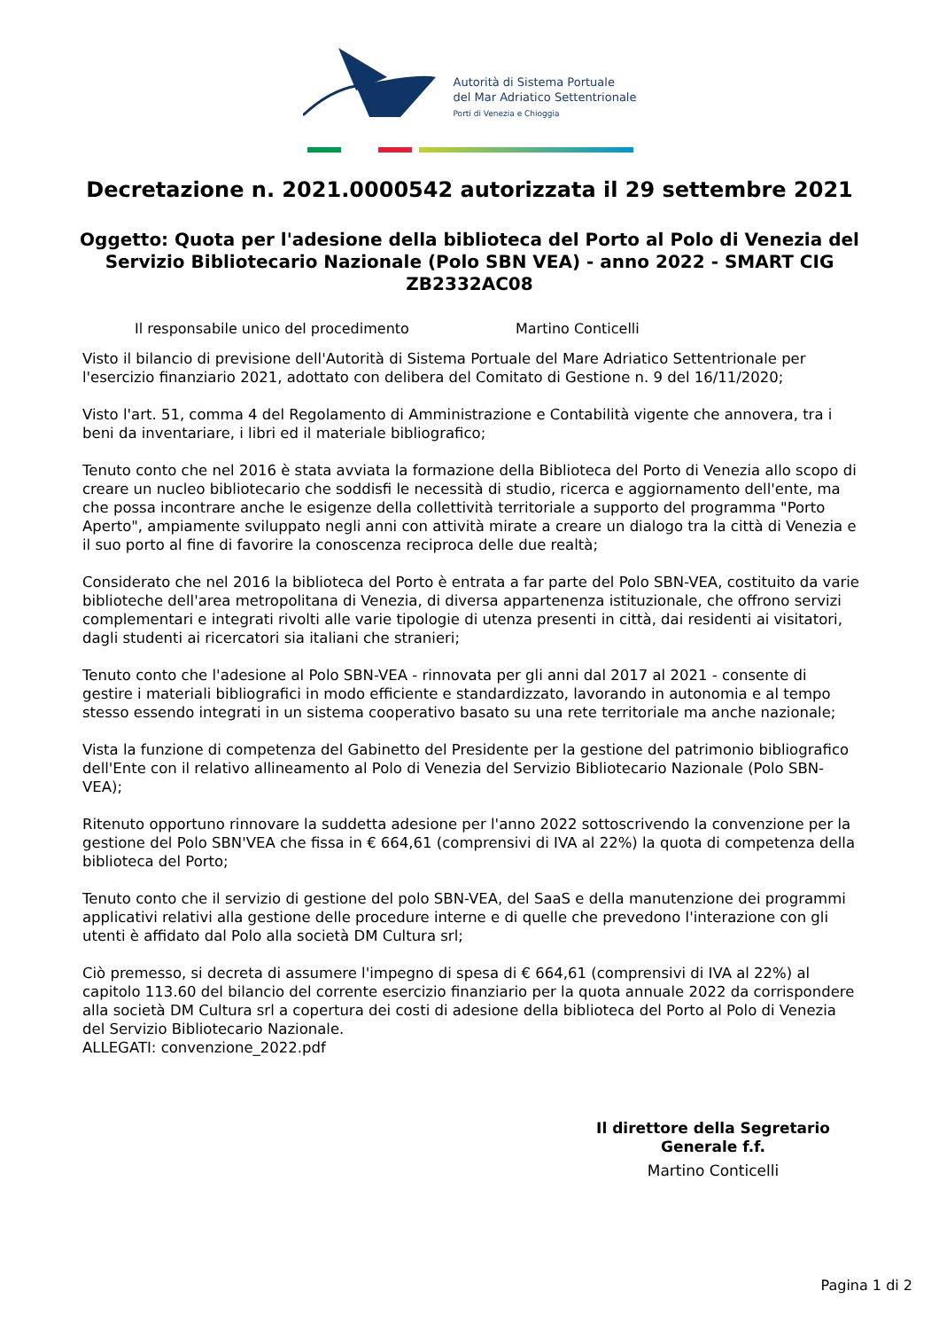Autorità di Sistema Portuale
del Mar Adriatico Settentrionale
Porti di Venezia e Chioggia
Decretazione n. 2021.0000542 autorizzata il 29 settembre 2021
Oggetto: Quota per l'adesione della biblioteca del Porto al Polo di Venezia del Servizio Bibliotecario Nazionale (Polo SBN VEA) - anno 2022 - SMART CIG ZB2332AC08
Il responsabile unico del procedimento Martino Conticelli
Visto il bilancio di previsione dell'Autorità di Sistema Portuale del Mare Adriatico Settentrionale per l'esercizio finanziario 2021, adottato con delibera del Comitato di Gestione n. 9 del 16/11/2020;
Visto l'art. 51, comma 4 del Regolamento di Amministrazione e Contabilità vigente che annovera, tra i beni da inventariare, i libri ed il materiale bibliografico;
Tenuto conto che nel 2016 è stata avviata la formazione della Biblioteca del Porto di Venezia allo scopo di creare un nucleo bibliotecario che soddisfi le necessità di studio, ricerca e aggiornamento dell'ente, ma che possa incontrare anche le esigenze della collettività territoriale a supporto del programma "Porto Aperto", ampiamente sviluppato negli anni con attività mirate a creare un dialogo tra la città di Venezia e il suo porto al fine di favorire la conoscenza reciproca delle due realtà;
Considerato che nel 2016 la biblioteca del Porto è entrata a far parte del Polo SBN-VEA, costituito da varie biblioteche dell'area metropolitana di Venezia, di diversa appartenenza istituzionale, che offrono servizi complementari e integrati rivolti alle varie tipologie di utenza presenti in città, dai residenti ai visitatori, dagli studenti ai ricercatori sia italiani che stranieri;
Tenuto conto che l'adesione al Polo SBN-VEA - rinnovata per gli anni dal 2017 al 2021 - consente di gestire i materiali bibliografici in modo efficiente e standardizzato, lavorando in autonomia e al tempo stesso essendo integrati in un sistema cooperativo basato su una rete territoriale ma anche nazionale;
Vista la funzione di competenza del Gabinetto del Presidente per la gestione del patrimonio bibliografico dell'Ente con il relativo allineamento al Polo di Venezia del Servizio Bibliotecario Nazionale (Polo SBN-VEA);
Ritenuto opportuno rinnovare la suddetta adesione per l'anno 2022 sottoscrivendo la convenzione per la gestione del Polo SBN'VEA che fissa in € 664,61 (comprensivi di IVA al 22%) la quota di competenza della biblioteca del Porto;
Tenuto conto che il servizio di gestione del polo SBN-VEA, del SaaS e della manutenzione dei programmi applicativi relativi alla gestione delle procedure interne e di quelle che prevedono l'interazione con gli utenti è affidato dal Polo alla società DM Cultura srl;
Ciò premesso, si decreta di assumere l'impegno di spesa di € 664,61 (comprensivi di IVA al 22%) al capitolo 113.60 del bilancio del corrente esercizio finanziario per la quota annuale 2022 da corrispondere alla società DM Cultura srl a copertura dei costi di adesione della biblioteca del Porto al Polo di Venezia del Servizio Bibliotecario Nazionale.
ALLEGATI: convenzione_2022.pdf
Il direttore della Segretario Generale f.f.
Martino Conticelli
Pagina 1 di 2